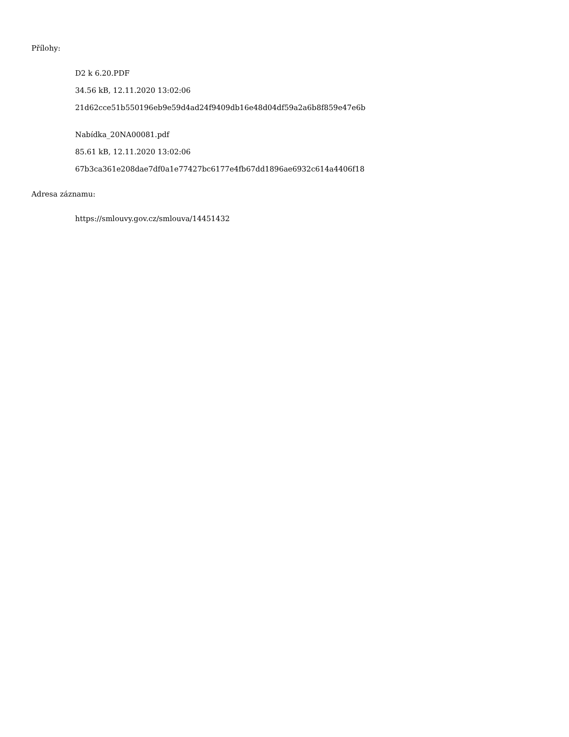Přílohy:
D2 k 6.20.PDF
34.56 kB, 12.11.2020 13:02:06
21d62cce51b550196eb9e59d4ad24f9409db16e48d04df59a2a6b8f859e47e6b
Nabídka_20NA00081.pdf
85.61 kB, 12.11.2020 13:02:06
67b3ca361e208dae7df0a1e77427bc6177e4fb67dd1896ae6932c614a4406f18
Adresa záznamu:
https://smlouvy.gov.cz/smlouva/14451432